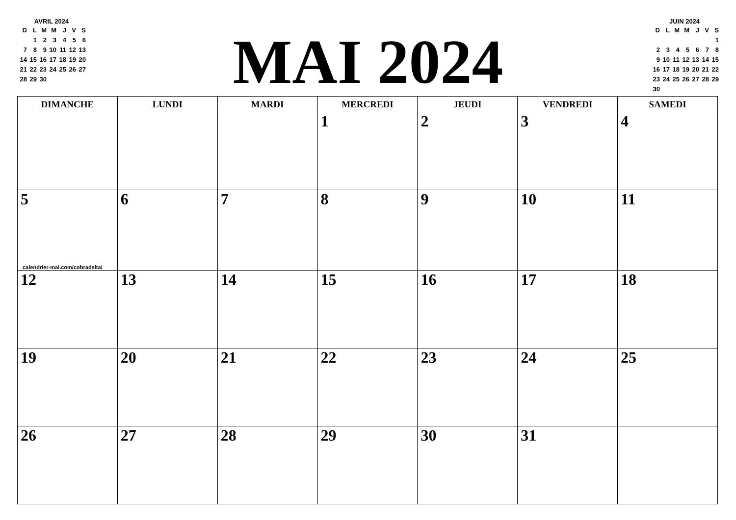AVRIL 2024
| D | L | M | M | J | V | S |
| | 1 | 2 | 3 | 4 | 5 | 6 |
| 7 | 8 | 9 | 10 | 11 | 12 | 13 |
| 14 | 15 | 16 | 17 | 18 | 19 | 20 |
| 21 | 22 | 23 | 24 | 25 | 26 | 27 |
| 28 | 29 | 30 | | | | |
MAI 2024
JUIN 2024
| D | L | M | M | J | V | S |
| | | | | | | 1 |
| 2 | 3 | 4 | 5 | 6 | 7 | 8 |
| 9 | 10 | 11 | 12 | 13 | 14 | 15 |
| 16 | 17 | 18 | 19 | 20 | 21 | 22 |
| 23 | 24 | 25 | 26 | 27 | 28 | 29 |
| 30 | | | | | | |
| DIMANCHE | LUNDI | MARDI | MERCREDI | JEUDI | VENDREDI | SAMEDI |
| --- | --- | --- | --- | --- | --- | --- |
| | | | 1 | 2 | 3 | 4 |
| 5 calendrier-mai.com/cobradelta/ | 6 | 7 | 8 | 9 | 10 | 11 |
| 12 | 13 | 14 | 15 | 16 | 17 | 18 |
| 19 | 20 | 21 | 22 | 23 | 24 | 25 |
| 26 | 27 | 28 | 29 | 30 | 31 | |